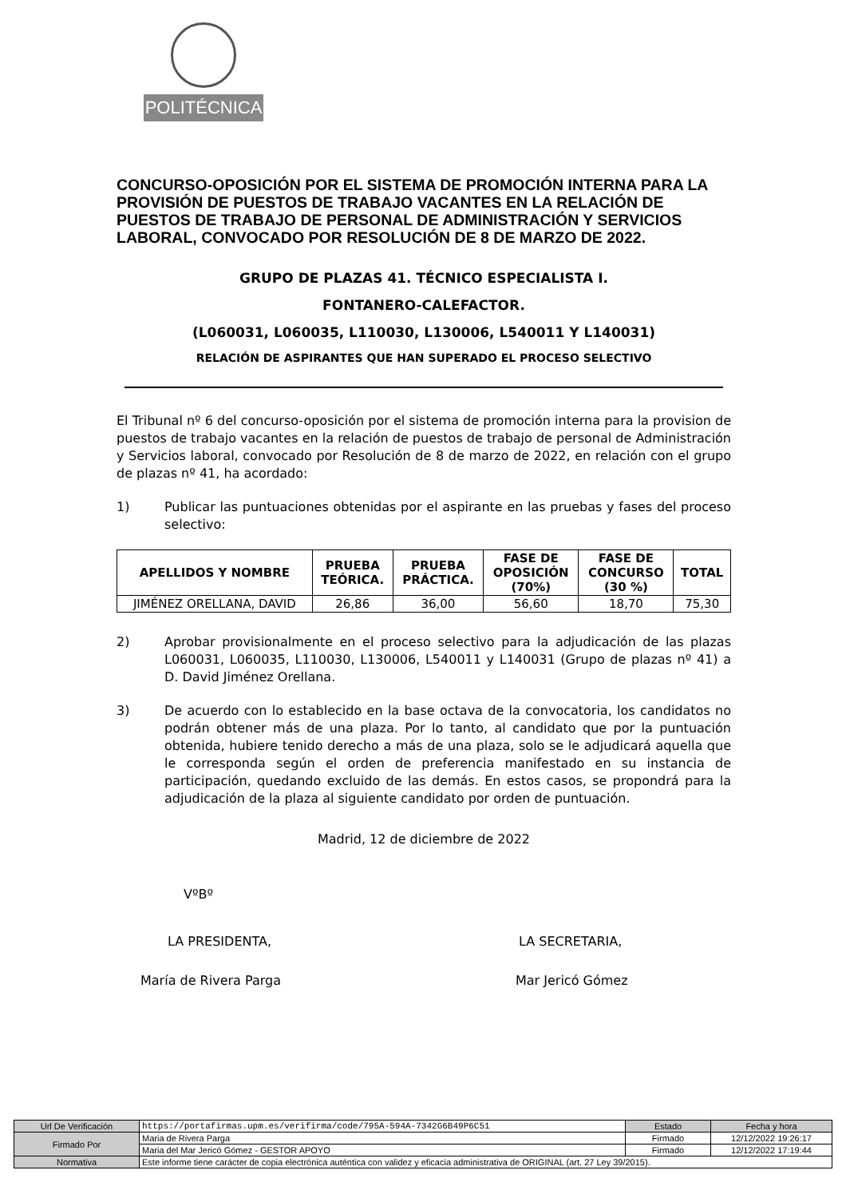POLITÉCNICA
CONCURSO-OPOSICIÓN POR EL SISTEMA DE PROMOCIÓN INTERNA PARA LA PROVISIÓN DE PUESTOS DE TRABAJO VACANTES EN LA RELACIÓN DE PUESTOS DE TRABAJO DE PERSONAL DE ADMINISTRACIÓN Y SERVICIOS LABORAL, CONVOCADO POR RESOLUCIÓN DE 8 DE MARZO DE 2022.
GRUPO DE PLAZAS 41. TÉCNICO ESPECIALISTA I.
FONTANERO-CALEFACTOR.
(L060031, L060035, L110030, L130006, L540011 Y L140031)
RELACIÓN DE ASPIRANTES QUE HAN SUPERADO EL PROCESO SELECTIVO
El Tribunal nº 6 del concurso-oposición por el sistema de promoción interna para la provision de puestos de trabajo vacantes en la relación de puestos de trabajo de personal de Administración y Servicios laboral, convocado por Resolución de 8 de marzo de 2022, en relación con el grupo de plazas nº 41, ha acordado:
1) Publicar las puntuaciones obtenidas por el aspirante en las pruebas y fases del proceso selectivo:
| APELLIDOS Y NOMBRE | PRUEBA TEÓRICA. | PRUEBA PRÁCTICA. | FASE DE OPOSICIÓN (70%) | FASE DE CONCURSO (30 %) | TOTAL |
| --- | --- | --- | --- | --- | --- |
| JIMÉNEZ ORELLANA, DAVID | 26,86 | 36,00 | 56,60 | 18,70 | 75,30 |
2) Aprobar provisionalmente en el proceso selectivo para la adjudicación de las plazas L060031, L060035, L110030, L130006, L540011 y L140031 (Grupo de plazas nº 41) a D. David Jiménez Orellana.
3) De acuerdo con lo establecido en la base octava de la convocatoria, los candidatos no podrán obtener más de una plaza. Por lo tanto, al candidato que por la puntuación obtenida, hubiere tenido derecho a más de una plaza, solo se le adjudicará aquella que le corresponda según el orden de preferencia manifestado en su instancia de participación, quedando excluido de las demás. En estos casos, se propondrá para la adjudicación de la plaza al siguiente candidato por orden de puntuación.
Madrid, 12 de diciembre de 2022
VºBº
LA PRESIDENTA, LA SECRETARIA,
María de Rivera Parga Mar Jericó Gómez
| Url De Verificación | https://portafirmas.upm.es/verifirma/code/795A-594A-7342G6B49P6C51 | Estado | Fecha y hora |
| Firmado Por | Maria de Rivera Parga | Firmado | 12/12/2022 19:26:17 |
| | Maria del Mar Jericó Gómez - GESTOR APOYO | Firmado | 12/12/2022 17:19:44 |
| Normativa | Este informe tiene carácter de copia electrónica auténtica con validez y eficacia administrativa de ORIGINAL (art. 27 Ley 39/2015). | | |